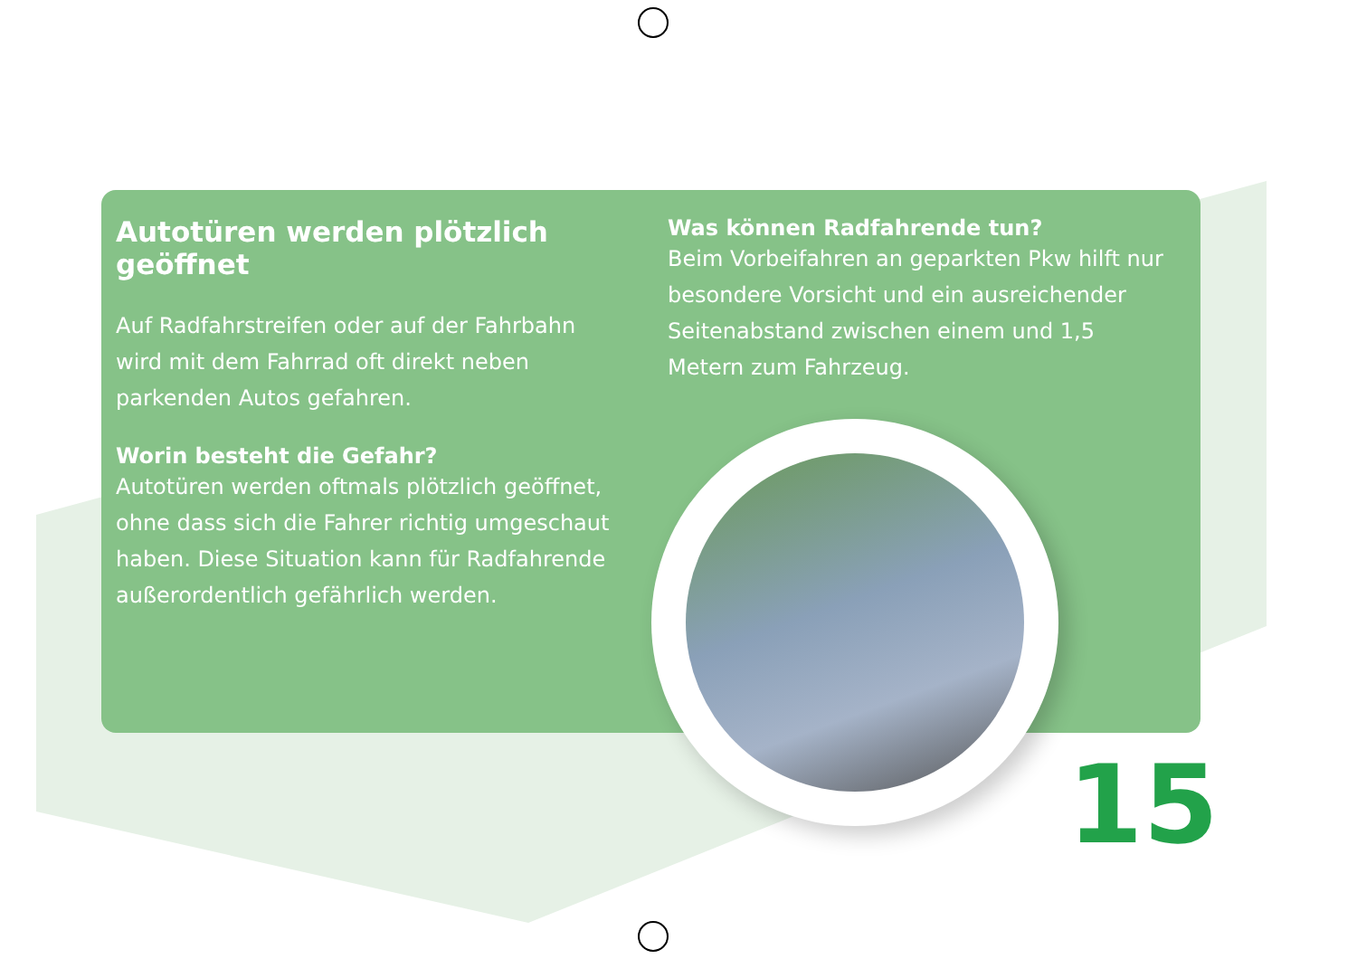Autotüren werden plötzlich geöffnet
Auf Radfahrstreifen oder auf der Fahrbahn wird mit dem Fahrrad oft direkt neben parkenden Autos gefahren.
Worin besteht die Gefahr?
Autotüren werden oftmals plötzlich geöffnet, ohne dass sich die Fahrer richtig umgeschaut haben. Diese Situation kann für Radfahrende außerordentlich gefährlich werden.
Was können Radfahrende tun?
Beim Vorbeifahren an geparkten Pkw hilft nur besondere Vorsicht und ein ausreichender Seitenabstand zwischen einem und 1,5 Metern zum Fahrzeug.
15